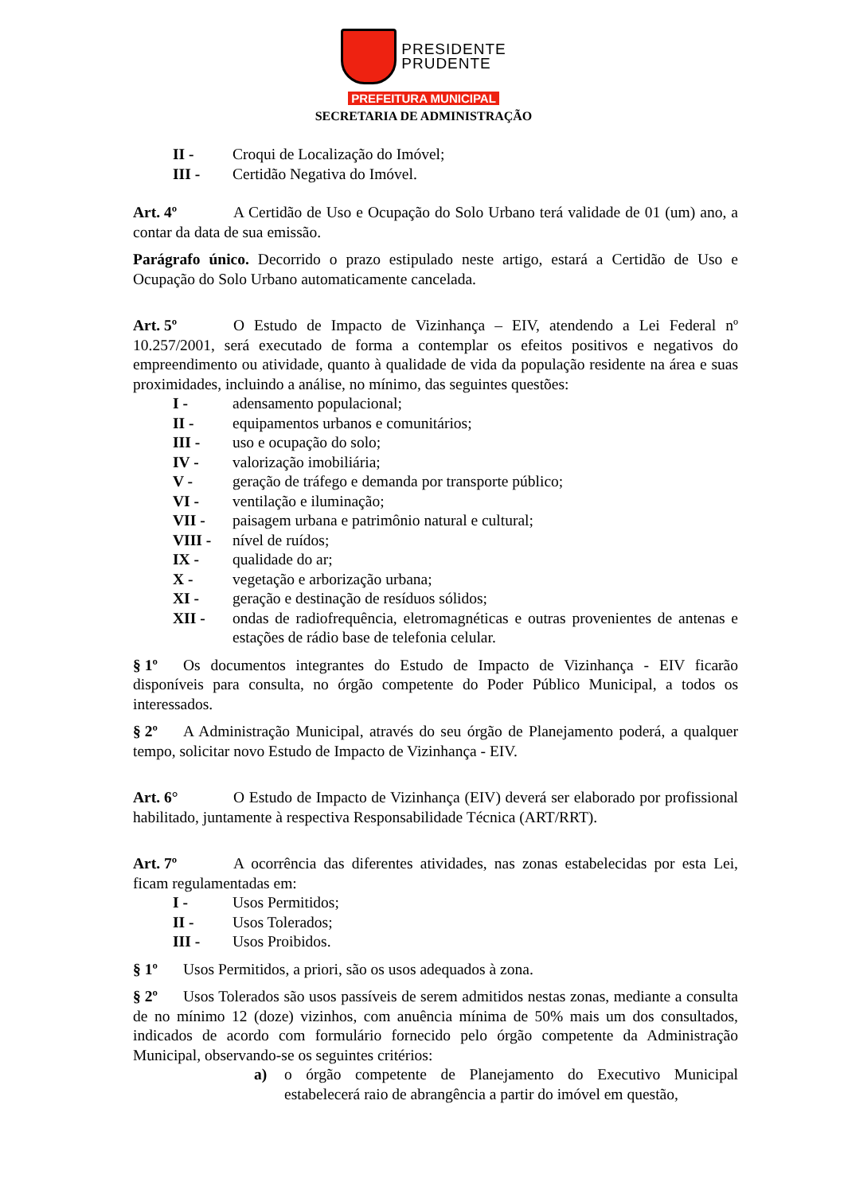PRESIDENTE
PRUDENTE
PREFEITURA MUNICIPAL
SECRETARIA DE ADMINISTRAÇÃO
II - Croqui de Localização do Imóvel;
III - Certidão Negativa do Imóvel.
Art. 4º A Certidão de Uso e Ocupação do Solo Urbano terá validade de 01 (um) ano, a contar da data de sua emissão.
Parágrafo único. Decorrido o prazo estipulado neste artigo, estará a Certidão de Uso e Ocupação do Solo Urbano automaticamente cancelada.
Art. 5º O Estudo de Impacto de Vizinhança – EIV, atendendo a Lei Federal nº 10.257/2001, será executado de forma a contemplar os efeitos positivos e negativos do empreendimento ou atividade, quanto à qualidade de vida da população residente na área e suas proximidades, incluindo a análise, no mínimo, das seguintes questões:
I - adensamento populacional;
II - equipamentos urbanos e comunitários;
III - uso e ocupação do solo;
IV - valorização imobiliária;
V - geração de tráfego e demanda por transporte público;
VI - ventilação e iluminação;
VII - paisagem urbana e patrimônio natural e cultural;
VIII - nível de ruídos;
IX - qualidade do ar;
X - vegetação e arborização urbana;
XI - geração e destinação de resíduos sólidos;
XII - ondas de radiofrequência, eletromagnéticas e outras provenientes de antenas e estações de rádio base de telefonia celular.
§ 1º Os documentos integrantes do Estudo de Impacto de Vizinhança - EIV ficarão disponíveis para consulta, no órgão competente do Poder Público Municipal, a todos os interessados.
§ 2º A Administração Municipal, através do seu órgão de Planejamento poderá, a qualquer tempo, solicitar novo Estudo de Impacto de Vizinhança - EIV.
Art. 6° O Estudo de Impacto de Vizinhança (EIV) deverá ser elaborado por profissional habilitado, juntamente à respectiva Responsabilidade Técnica (ART/RRT).
Art. 7º A ocorrência das diferentes atividades, nas zonas estabelecidas por esta Lei, ficam regulamentadas em:
I - Usos Permitidos;
II - Usos Tolerados;
III - Usos Proibidos.
§ 1º Usos Permitidos, a priori, são os usos adequados à zona.
§ 2º Usos Tolerados são usos passíveis de serem admitidos nestas zonas, mediante a consulta de no mínimo 12 (doze) vizinhos, com anuência mínima de 50% mais um dos consultados, indicados de acordo com formulário fornecido pelo órgão competente da Administração Municipal, observando-se os seguintes critérios:
a) o órgão competente de Planejamento do Executivo Municipal estabelecerá raio de abrangência a partir do imóvel em questão,